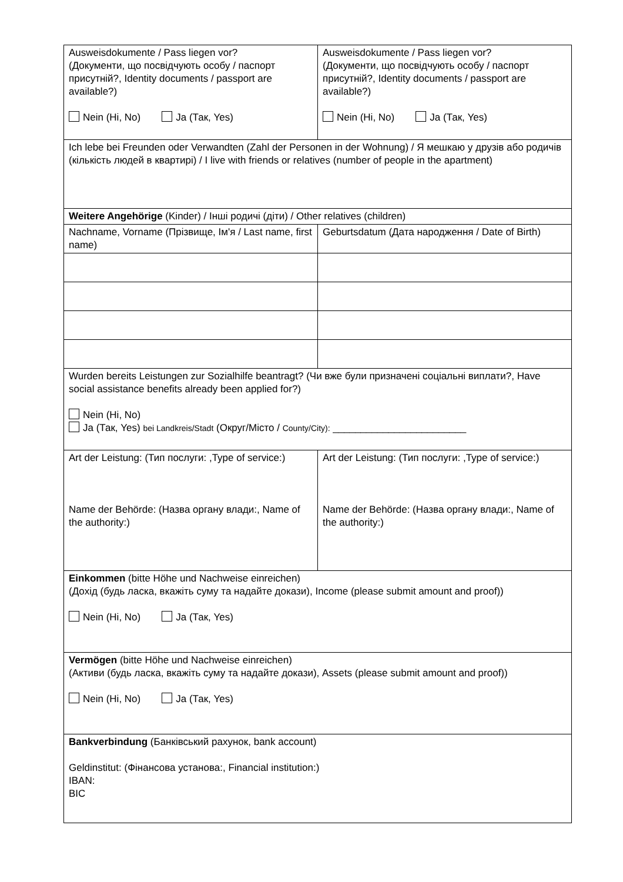| Ausweisdokumente / Pass liegen vor? (Документи, що посвідчують особу / паспорт присутній?, Identity documents / passport are available?) Nein (Ні, No) Ja (Так, Yes) | Ausweisdokumente / Pass liegen vor? (Документи, що посвідчують особу / паспорт присутній?, Identity documents / passport are available?) Nein (Ні, No) Ja (Так, Yes) |
| Ich lebe bei Freunden oder Verwandten (Zahl der Personen in der Wohnung) / Я мешкаю у друзів або родичів (кількість людей в квартирі) / I live with friends or relatives (number of people in the apartment) | |
| Weitere Angehörige (Kinder) / Інші родичі (діти) / Other relatives (children) | |
| Nachname, Vorname (Прізвище, Ім'я / Last name, first name) | Geburtsdatum (Дата народження / Date of Birth) |
| Wurden bereits Leistungen zur Sozialhilfe beantragt? (Чи вже були призначені соціальні виплати?, Have social assistance benefits already been applied for?) Nein (Ні, No) Ja (Так, Yes) bei Landkreis/Stadt (Округ/Місто / County/City): ________________________ | |
| Art der Leistung: (Тип послуги: ,Type of service:) Name der Behörde: (Назва органу влади:, Name of the authority:) | Art der Leistung: (Тип послуги: ,Type of service:) Name der Behörde: (Назва органу влади:, Name of the authority:) |
| Einkommen (bitte Höhe und Nachweise einreichen) (Дохід (будь ласка, вкажіть суму та надайте докази), Income (please submit amount and proof)) Nein (Ні, No) Ja (Так, Yes) | |
| Vermögen (bitte Höhe und Nachweise einreichen) (Активи (будь ласка, вкажіть суму та надайте докази), Assets (please submit amount and proof)) Nein (Ні, No) Ja (Так, Yes) | |
| Bankverbindung (Банківський рахунок, bank account) Geldinstitut: (Фінансова установа:, Financial institution:) IBAN: BIC | |